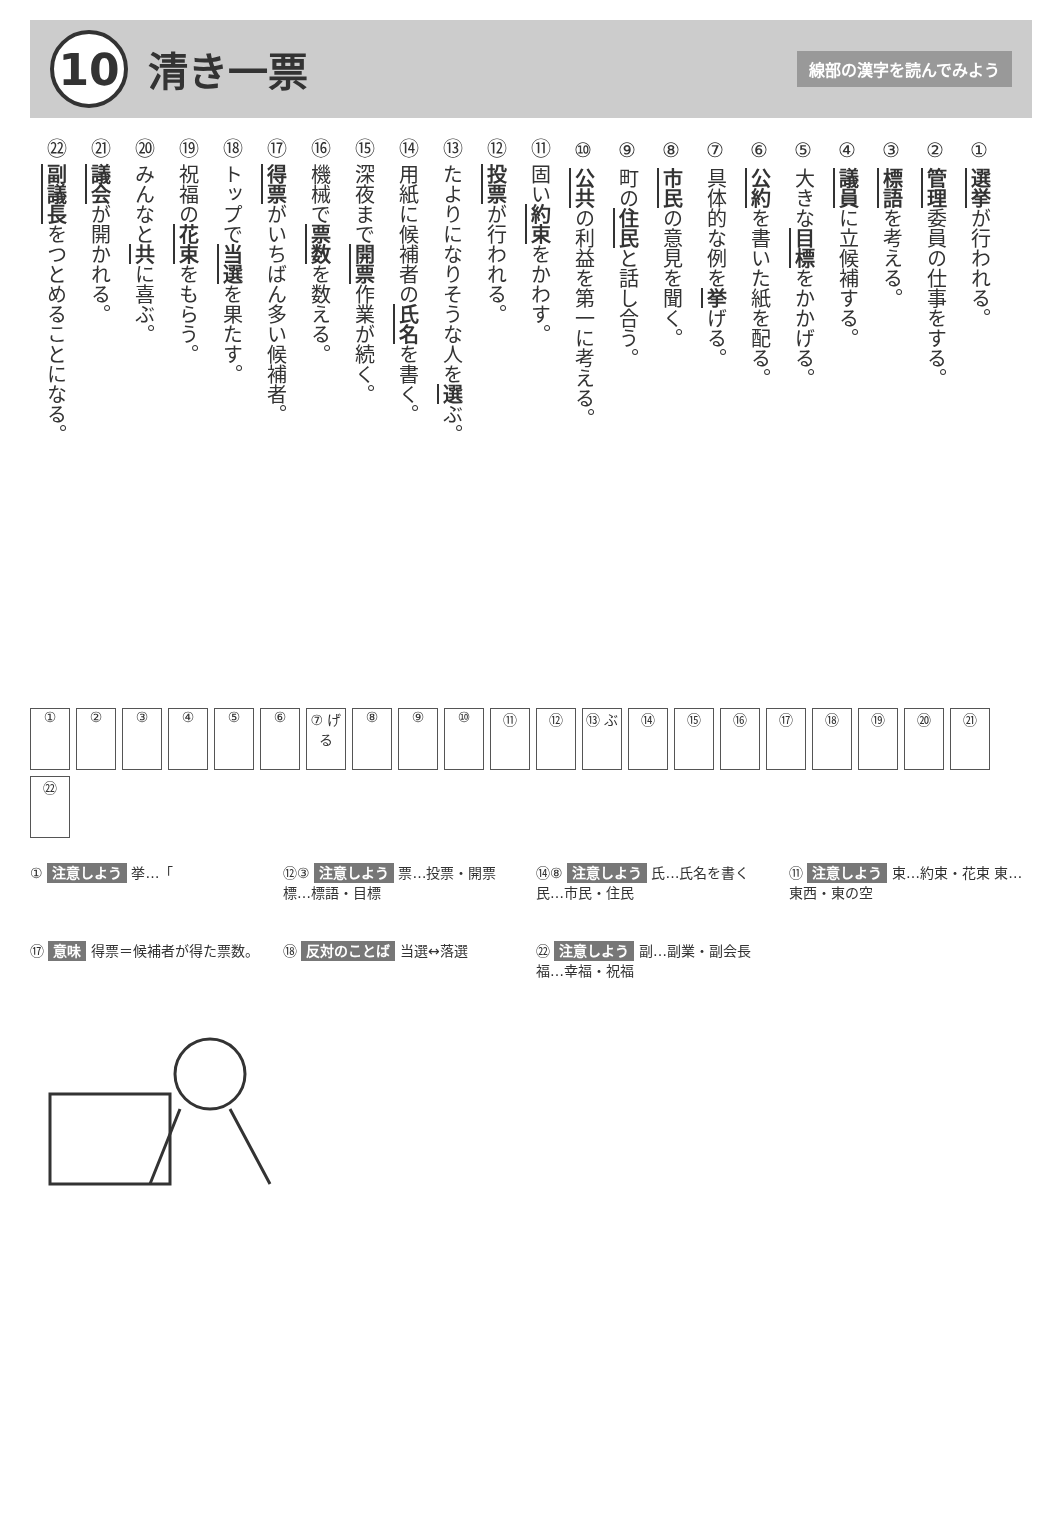10
清き一票
線部の漢字を読んでみよう
① 選挙が行われる。
② 管理委員の仕事をする。
③ 標語を考える。
④ 議員に立候補する。
⑤ 大きな目標をかかげる。
⑥ 公約を書いた紙を配る。
⑦ 具体的な例を挙げる。
⑧ 市民の意見を聞く。
⑨ 町の住民と話し合う。
⑩ 公共の利益を第一に考える。
⑪ 固い約束をかわす。
⑫ 投票が行われる。
⑬ たよりになりそうな人を選ぶ。
⑭ 用紙に候補者の氏名を書く。
⑮ 深夜まで開票作業が続く。
⑯ 機械で票数を数える。
⑰ 得票がいちばん多い候補者。
⑱ トップで当選を果たす。
⑲ 祝福の花束をもらう。
⑳ みんなと共に喜ぶ。
㉑ 議会が開かれる。
㉒ 副議長をつとめることになる。
①
②
③
④
⑤
⑥
⑦ げる
⑧
⑨
⑩
⑪
⑫
⑬ ぶ
⑭
⑮
⑯
⑰
⑱
⑲
⑳
㉑
㉒
① 注意しよう 挙…「
⑫③ 注意しよう 票…投票・開票 標…標語・目標
⑭⑧ 注意しよう 氏…氏名を書く 民…市民・住民
⑪ 注意しよう 束…約束・花束 東…東西・東の空
⑰ 意味 得票＝候補者が得た票数。
⑱ 反対のことば 当選↔落選
㉒ 注意しよう 副…副業・副会長 福…幸福・祝福